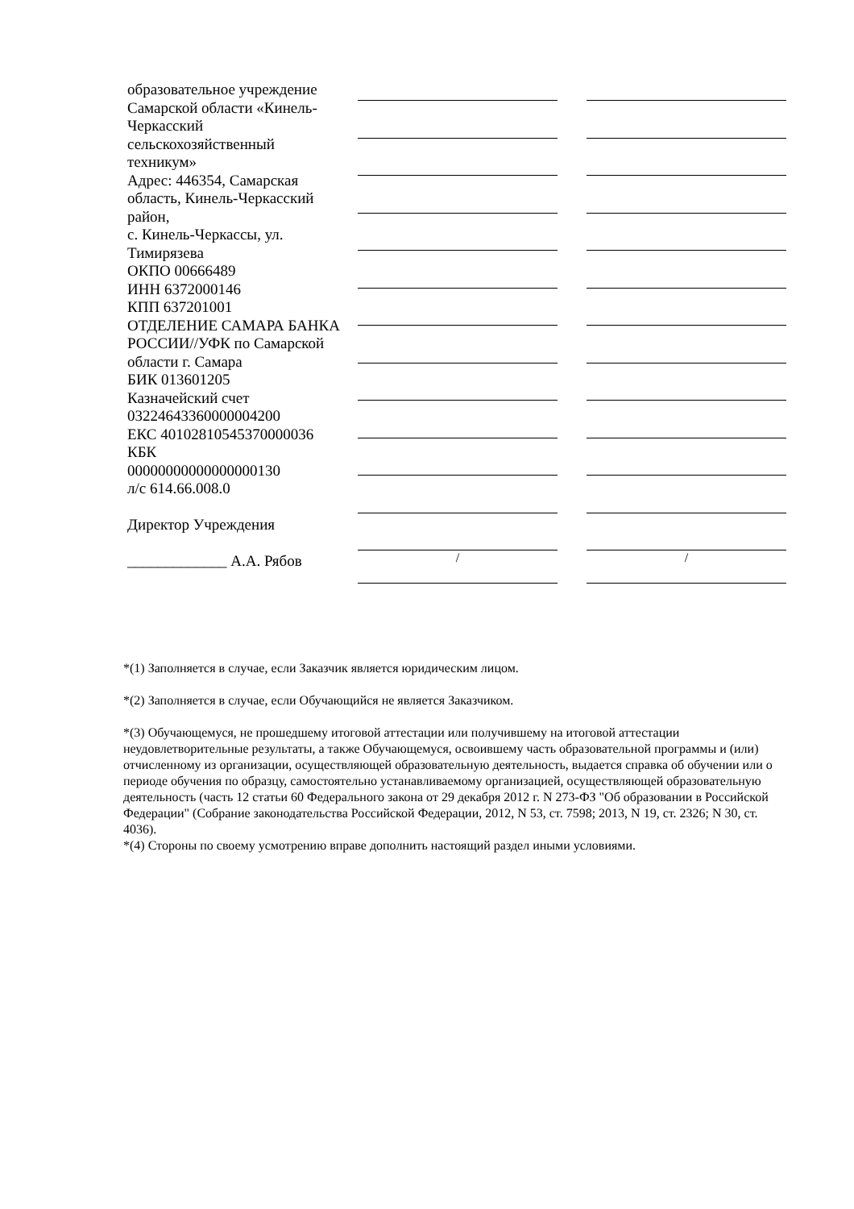| образовательное учреждение Самарской области «Кинель-Черкасский сельскохозяйственный техникум» Адрес: 446354, Самарская область, Кинель-Черкасский район, с. Кинель-Черкассы, ул. Тимирязева ОКПО 00666489 ИНН 6372000146 КПП 637201001 ОТДЕЛЕНИЕ САМАРА БАНКА РОССИИ//УФК по Самарской области г. Самара БИК 013601205 Казначейский счет 03224643360000004200 ЕКС 40102810545370000036 КБК 00000000000000000130 л/с 614.66.008.0 Директор Учреждения _____________ А.А. Рябов | / | / |
*(1) Заполняется в случае, если Заказчик является юридическим лицом.
*(2) Заполняется в случае, если Обучающийся не является Заказчиком.
*(3) Обучающемуся, не прошедшему итоговой аттестации или получившему на итоговой аттестации неудовлетворительные результаты, а также Обучающемуся, освоившему часть образовательной программы и (или) отчисленному из организации, осуществляющей образовательную деятельность, выдается справка об обучении или о периоде обучения по образцу, самостоятельно устанавливаемому организацией, осуществляющей образовательную деятельность (часть 12 статьи 60 Федерального закона от 29 декабря 2012 г. N 273-ФЗ "Об образовании в Российской Федерации" (Собрание законодательства Российской Федерации, 2012, N 53, ст. 7598; 2013, N 19, ст. 2326; N 30, ст. 4036).
*(4) Стороны по своему усмотрению вправе дополнить настоящий раздел иными условиями.